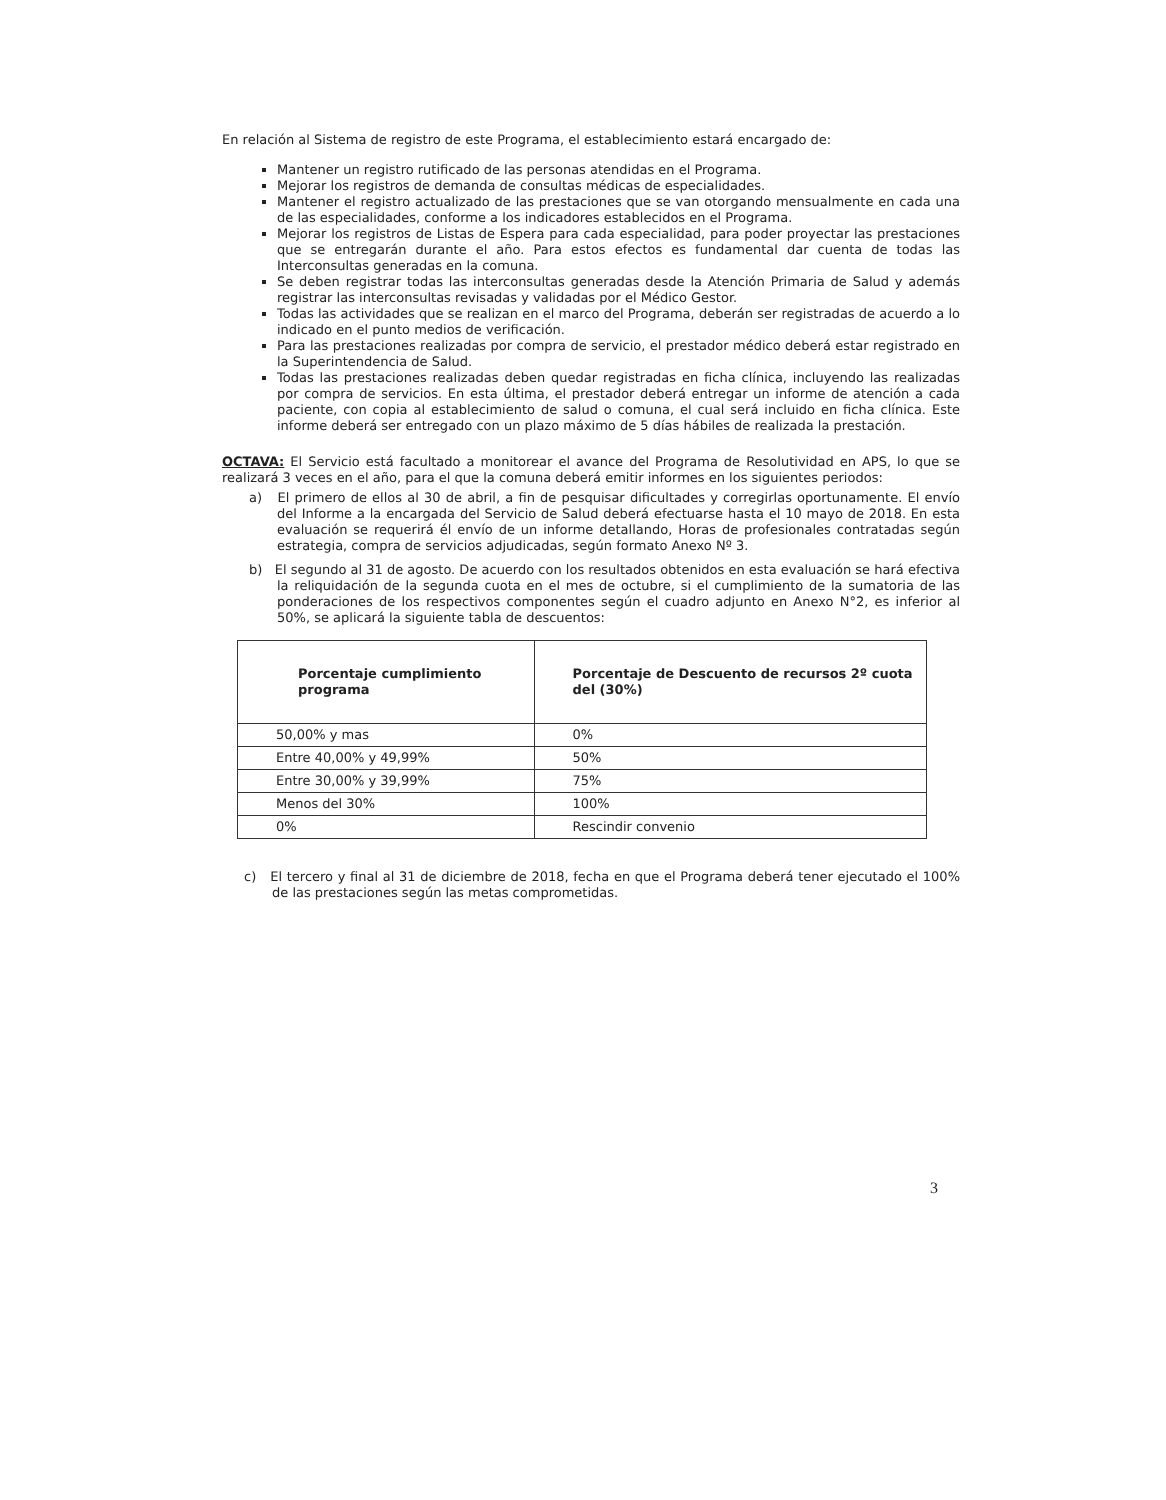En relación al Sistema de registro de este Programa, el establecimiento estará encargado de:
Mantener un registro rutificado de las personas atendidas en el Programa.
Mejorar los registros de demanda de consultas médicas de especialidades.
Mantener el registro actualizado de las prestaciones que se van otorgando mensualmente en cada una de las especialidades, conforme a los indicadores establecidos en el Programa.
Mejorar los registros de Listas de Espera para cada especialidad, para poder proyectar las prestaciones que se entregarán durante el año. Para estos efectos es fundamental dar cuenta de todas las Interconsultas generadas en la comuna.
Se deben registrar todas las interconsultas generadas desde la Atención Primaria de Salud y además registrar las interconsultas revisadas y validadas por el Médico Gestor.
Todas las actividades que se realizan en el marco del Programa, deberán ser registradas de acuerdo a lo indicado en el punto medios de verificación.
Para las prestaciones realizadas por compra de servicio, el prestador médico deberá estar registrado en la Superintendencia de Salud.
Todas las prestaciones realizadas deben quedar registradas en ficha clínica, incluyendo las realizadas por compra de servicios. En esta última, el prestador deberá entregar un informe de atención a cada paciente, con copia al establecimiento de salud o comuna, el cual será incluido en ficha clínica. Este informe deberá ser entregado con un plazo máximo de 5 días hábiles de realizada la prestación.
OCTAVA: El Servicio está facultado a monitorear el avance del Programa de Resolutividad en APS, lo que se realizará 3 veces en el año, para el que la comuna deberá emitir informes en los siguientes periodos:
a) El primero de ellos al 30 de abril, a fin de pesquisar dificultades y corregirlas oportunamente. El envío del Informe a la encargada del Servicio de Salud deberá efectuarse hasta el 10 mayo de 2018. En esta evaluación se requerirá él envío de un informe detallando, Horas de profesionales contratadas según estrategia, compra de servicios adjudicadas, según formato Anexo Nº 3.
b) El segundo al 31 de agosto. De acuerdo con los resultados obtenidos en esta evaluación se hará efectiva la reliquidación de la segunda cuota en el mes de octubre, si el cumplimiento de la sumatoria de las ponderaciones de los respectivos componentes según el cuadro adjunto en Anexo N°2, es inferior al 50%, se aplicará la siguiente tabla de descuentos:
| Porcentaje cumplimiento programa | Porcentaje de Descuento de recursos 2º cuota del (30%) |
| --- | --- |
| 50,00% y mas | 0% |
| Entre 40,00% y 49,99% | 50% |
| Entre 30,00% y 39,99% | 75% |
| Menos del 30% | 100% |
| 0% | Rescindir convenio |
c) El tercero y final al 31 de diciembre de 2018, fecha en que el Programa deberá tener ejecutado el 100% de las prestaciones según las metas comprometidas.
3